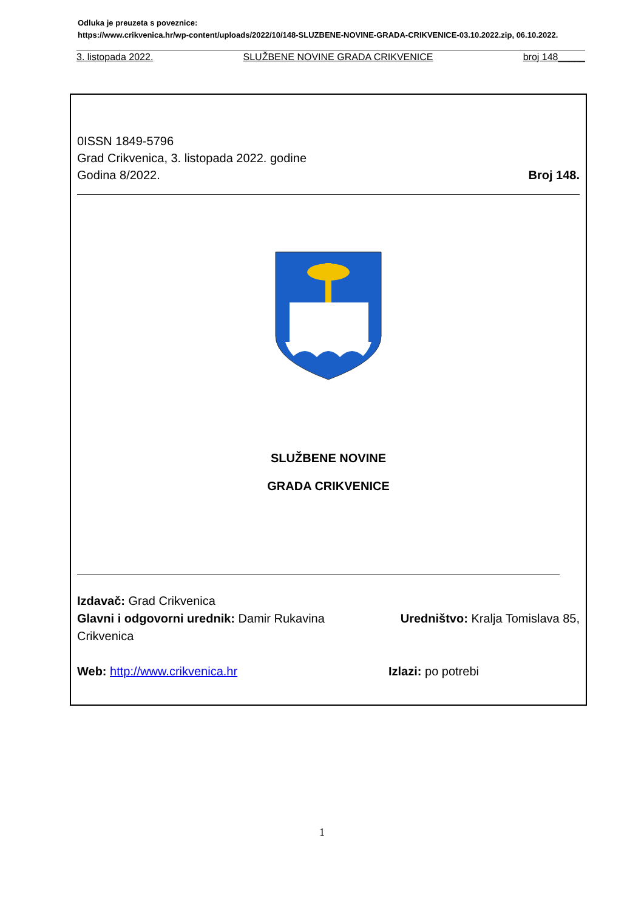Odluka je preuzeta s poveznice:
https://www.crikvenica.hr/wp-content/uploads/2022/10/148-SLUZBENE-NOVINE-GRADA-CRIKVENICE-03.10.2022.zip, 06.10.2022.
3. listopada 2022. SLUŽBENE NOVINE GRADA CRIKVENICE broj 148_____
0ISSN 1849-5796
Grad Crikvenica, 3. listopada 2022. godine
Godina 8/2022. Broj 148.
SLUŽBENE NOVINE
GRADA CRIKVENICE
Izdavač: Grad Crikvenica
Glavni i odgovorni urednik: Damir Rukavina Uredništvo: Kralja Tomislava 85,
Crikvenica
Web: http://www.crikvenica.hr Izlazi: po potrebi
1